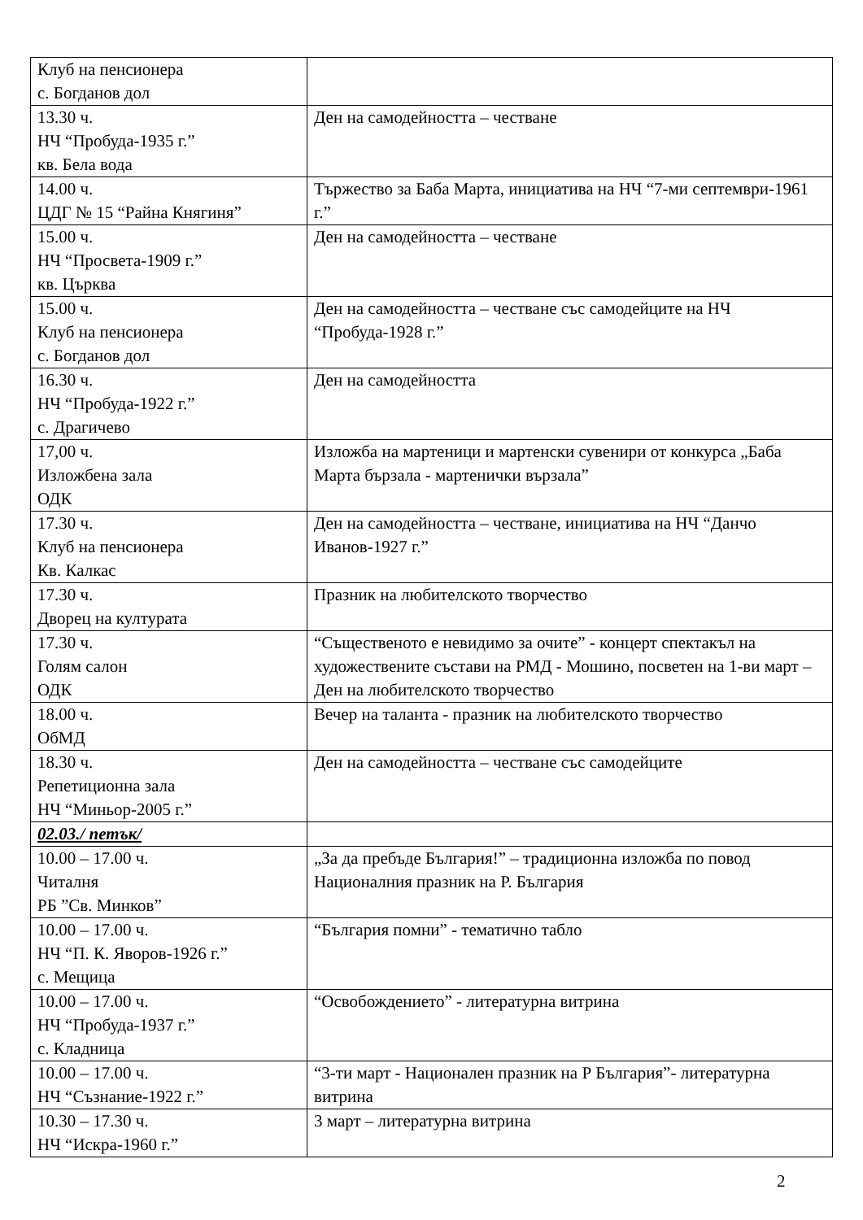| Клуб на пенсионера с. Богданов дол | |
| 13.30 ч. НЧ “Пробуда-1935 г.” кв. Бела вода | Ден на самодейността – честване |
| 14.00 ч. ЦДГ № 15 “Райна Княгиня” | Тържество за Баба Марта, инициатива на НЧ “7-ми септември-1961 г.” |
| 15.00 ч. НЧ “Просвета-1909 г.” кв. Църква | Ден на самодейността – честване |
| 15.00 ч. Клуб на пенсионера с. Богданов дол | Ден на самодейността – честване със самодейците на НЧ “Пробуда-1928 г.” |
| 16.30 ч. НЧ “Пробуда-1922 г.” с. Драгичево | Ден на самодейността |
| 17,00 ч. Изложбена зала ОДК | Изложба на мартеници и мартенски сувенири от конкурса „Баба Марта бързала - мартенички вързала” |
| 17.30 ч. Клуб на пенсионера Кв. Калкас | Ден на самодейността – честване, инициатива на НЧ “Данчо Иванов-1927 г.” |
| 17.30 ч. Дворец на културата | Празник на любителското творчество |
| 17.30 ч. Голям салон ОДК | “Същественото е невидимо за очите” - концерт спектакъл на художествените състави на РМД - Мошино, посветен на 1-ви март – Ден на любителското творчество |
| 18.00 ч. ОбМД | Вечер на таланта - празник на любителското творчество |
| 18.30 ч. Репетиционна зала НЧ “Миньор-2005 г.” | Ден на самодейността – честване със самодейците |
| 02.03./ петък/ | |
| 10.00 – 17.00 ч. Читалня РБ ”Св. Минков” | „За да пребъде България!” – традиционна изложба по повод Националния празник на Р. България |
| 10.00 – 17.00 ч. НЧ “П. К. Яворов-1926 г.” с. Мещица | “България помни” - тематично табло |
| 10.00 – 17.00 ч. НЧ “Пробуда-1937 г.” с. Кладница | “Освобождението” - литературна витрина |
| 10.00 – 17.00 ч. НЧ “Съзнание-1922 г.” | “3-ти март - Национален празник на Р България”- литературна витрина |
| 10.30 – 17.30 ч. НЧ “Искра-1960 г.” | 3 март – литературна витрина |
2